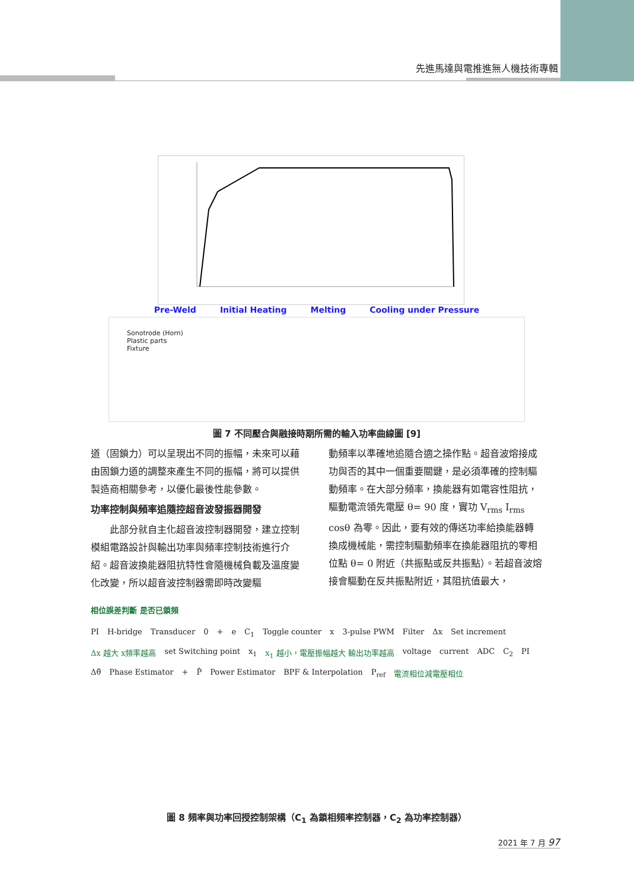先進馬達與電推進無人機技術專輯
Pre-Weld Initial Heating Melting Cooling under Pressure
Sonotrode (Horn)
Plastic parts
Fixture
圖 7 不同壓合與融接時期所需的輸入功率曲線圖 [9]
道（固鎖力）可以呈現出不同的振幅，未來可以藉由固鎖力道的調整來產生不同的振幅，將可以提供製造商相關參考，以優化最後性能參數。
功率控制與頻率追隨控超音波發振器開發
此部分就自主化超音波控制器開發，建立控制模組電路設計與輸出功率與頻率控制技術進行介紹。超音波換能器阻抗特性會隨機械負載及溫度變化改變，所以超音波控制器需即時改變驅
動頻率以準確地追隨合適之操作點。超音波熔接成功與否的其中一個重要關鍵，是必須準確的控制驅動頻率。在大部分頻率，換能器有如電容性阻抗，驅動電流領先電壓 θ= 90 度，實功 V<sub>rms</sub> I<sub>rms</sub> cosθ 為零。因此，要有效的傳送功率給換能器轉換成機械能，需控制驅動頻率在換能器阻抗的零相位點 θ= 0 附近（共振點或反共振點）。若超音波熔接會驅動在反共振點附近，其阻抗值最大，
相位誤差判斷 是否已鎖頻
PI H-bridge Transducer 0 + e C<sub>1</sub> Toggle counter x 3-pulse PWM Filter Δx Set increment Δx 越大 x頻率越高 set Switching point x<sub>1</sub> x<sub>1</sub> 越小，電壓振幅越大 輸出功率越高 voltage current ADC C<sub>2</sub> PI Δθ̂ Phase Estimator + P̂ Power Estimator BPF & Interpolation P<sub>ref</sub> 電流相位減電壓相位
圖 8 頻率與功率回授控制架構（C<sub>1</sub> 為鎖相頻率控制器，C<sub>2</sub> 為功率控制器）
2021 年 7 月 97